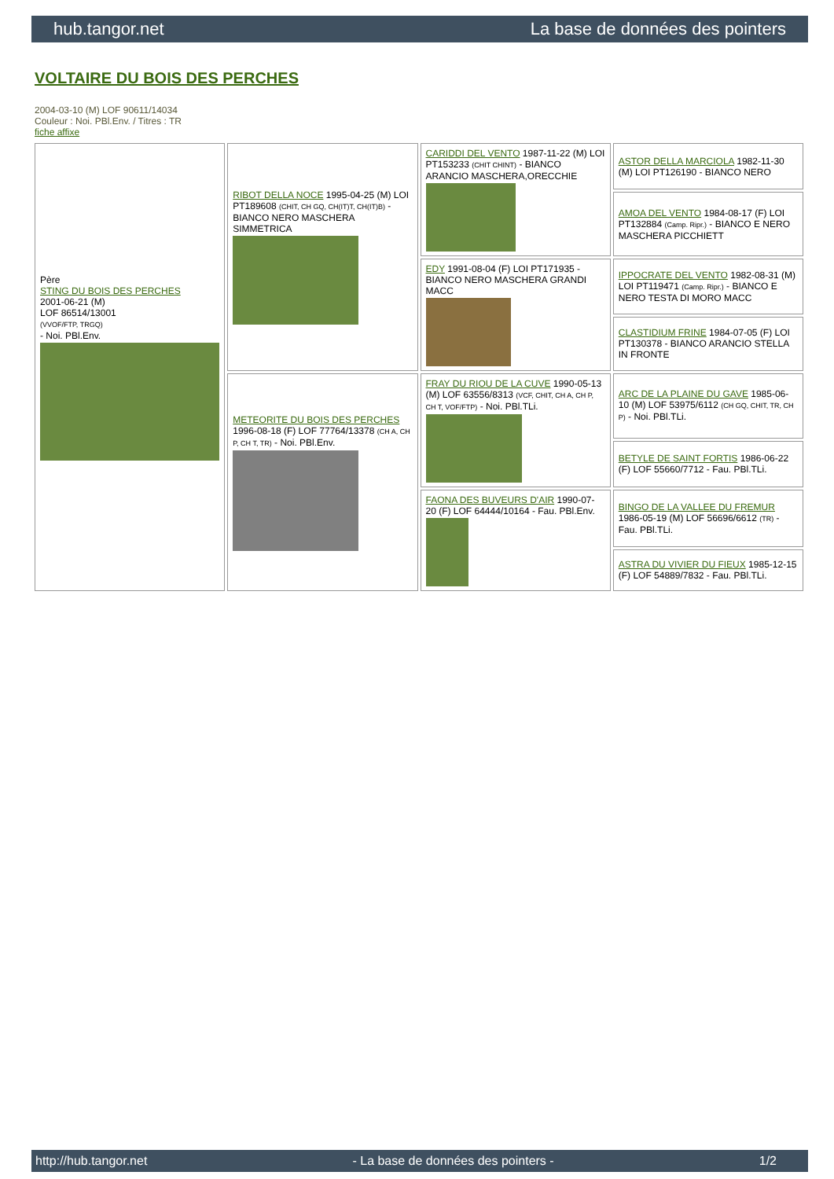hub.tangor.net La base de données des pointers
VOLTAIRE DU BOIS DES PERCHES
2004-03-10 (M) LOF 90611/14034
Couleur : Noi. PBl.Env. / Titres : TR
fiche affixe
| Père STING DU BOIS DES PERCHES 2001-06-21 (M) LOF 86514/13001 (VVOF/FTP, TRGQ) - Noi. PBl.Env. | RIBOT DELLA NOCE 1995-04-25 (M) LOI PT189608 (CHIT, CH GQ, CH(IT)T, CH(IT)B) - BIANCO NERO MASCHERA SIMMETRICA | CARIDDI DEL VENTO 1987-11-22 (M) LOI PT153233 (CHIT CHINT) - BIANCO ARANCIO MASCHERA,ORECCHIE | ASTOR DELLA MARCIOLA 1982-11-30 (M) LOI PT126190 - BIANCO NERO |
| | | | AMOA DEL VENTO 1984-08-17 (F) LOI PT132884 (Camp. Ripr.) - BIANCO E NERO MASCHERA PICCHIETT |
| | | EDY 1991-08-04 (F) LOI PT171935 - BIANCO NERO MASCHERA GRANDI MACC | IPPOCRATE DEL VENTO 1982-08-31 (M) LOI PT119471 (Camp. Ripr.) - BIANCO E NERO TESTA DI MORO MACC |
| | | | CLASTIDIUM FRINE 1984-07-05 (F) LOI PT130378 - BIANCO ARANCIO STELLA IN FRONTE |
| | METEORITE DU BOIS DES PERCHES 1996-08-18 (F) LOF 77764/13378 (CH A, CH P, CH T, TR) - Noi. PBl.Env. | FRAY DU RIOU DE LA CUVE 1990-05-13 (M) LOF 63556/8313 (VCF, CHIT, CH A, CH P, CH T, VOF/FTP) - Noi. PBl.TLi. | ARC DE LA PLAINE DU GAVE 1985-06-10 (M) LOF 53975/6112 (CH GQ, CHIT, TR, CH P) - Noi. PBl.TLi. |
| | | | BETYLE DE SAINT FORTIS 1986-06-22 (F) LOF 55660/7712 - Fau. PBl.TLi. |
| | | FAONA DES BUVEURS D'AIR 1990-07-20 (F) LOF 64444/10164 - Fau. PBl.Env. | BINGO DE LA VALLEE DU FREMUR 1986-05-19 (M) LOF 56696/6612 (TR) - Fau. PBl.TLi. |
| | | | ASTRA DU VIVIER DU FIEUX 1985-12-15 (F) LOF 54889/7832 - Fau. PBl.TLi. |
http://hub.tangor.net - La base de données des pointers - 1/2